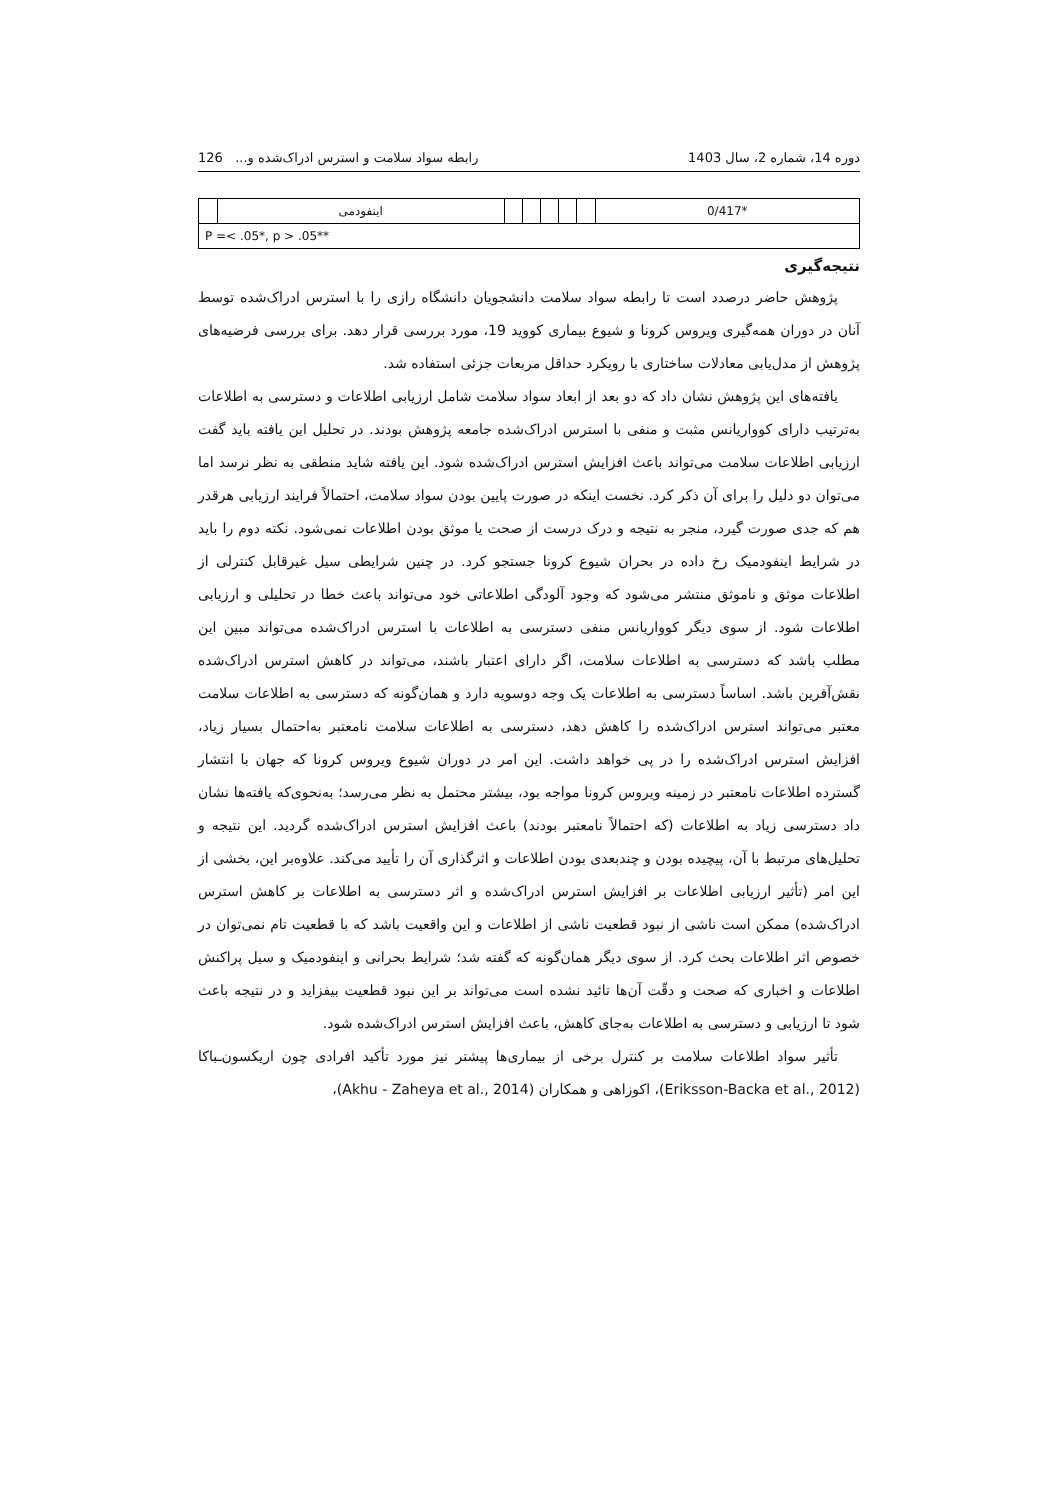دوره 14، شماره 2، سال 1403 رابطه سواد سلامت و استرس ادراک‌شده و... 126
| *0/417 | | | | | | اینفودمی | |
| P =< .05*, p > .05** | | | | | | | |
نتیجه‌گیری
پژوهش حاضر درصدد است تا رابطه سواد سلامت دانشجویان دانشگاه رازی را با استرس ادراک‌شده توسط آنان در دوران همه‌گیری ویروس کرونا و شیوع بیماری کووید 19، مورد بررسی قرار دهد. برای بررسی فرضیه‌های پژوهش از مدل‌یابی معادلات ساختاری با رویکرد حداقل مربعات جزئی استفاده شد.
یافته‌های این پژوهش نشان داد که دو بعد از ابعاد سواد سلامت شامل ارزیابی اطلاعات و دسترسی به اطلاعات به‌ترتیب دارای کوواریانس مثبت و منفی با استرس ادراک‌شده جامعه پژوهش بودند. در تحلیل این یافته باید گفت ارزیابی اطلاعات سلامت می‌تواند باعث افزایش استرس ادراک‌شده شود. این یافته شاید منطقی به نظر نرسد اما می‌توان دو دلیل را برای آن ذکر کرد. نخست اینکه در صورت پایین بودن سواد سلامت، احتمالاً فرایند ارزیابی هرقدر هم که جدی صورت گیرد، منجر به نتیجه و درک درست از صحت یا موثق بودن اطلاعات نمی‌شود. نکته دوم را باید در شرایط اینفودمیک رخ داده در بحران شیوع کرونا جستجو کرد. در چنین شرایطی سیل غیرقابل کنترلی از اطلاعات موثق و ناموثق منتشر می‌شود که وجود آلودگی اطلاعاتی خود می‌تواند باعث خطا در تحلیلی و ارزیابی اطلاعات شود. از سوی دیگر کوواریانس منفی دسترسی به اطلاعات با استرس ادراک‌شده می‌تواند مبین این مطلب باشد که دسترسی به اطلاعات سلامت، اگر دارای اعتبار باشند، می‌تواند در کاهش استرس ادراک‌شده نقش‌آفرین باشد. اساساً دسترسی به اطلاعات یک وجه دوسویه دارد و همان‌گونه که دسترسی به اطلاعات سلامت معتبر می‌تواند استرس ادراک‌شده را کاهش دهد، دسترسی به اطلاعات سلامت نامعتبر به‌احتمال بسیار زیاد، افزایش استرس ادراک‌شده را در پی خواهد داشت. این امر در دوران شیوع ویروس کرونا که جهان با انتشار گسترده اطلاعات نامعتبر در زمینه ویروس کرونا مواجه بود، بیشتر محتمل به نظر می‌رسد؛ به‌نحوی‌که یافته‌ها نشان داد دسترسی زیاد به اطلاعات (که احتمالاً نامعتبر بودند) باعث افزایش استرس ادراک‌شده گردید. این نتیجه و تحلیل‌های مرتبط با آن، پیچیده بودن و چندبعدی بودن اطلاعات و اثرگذاری آن را تأیید می‌کند. علاوه‌بر این، بخشی از این امر (تأثیر ارزیابی اطلاعات بر افزایش استرس ادراک‌شده و اثر دسترسی به اطلاعات بر کاهش استرس ادراک‌شده) ممکن است ناشی از نبود قطعیت ناشی از اطلاعات و این واقعیت باشد که با قطعیت تام نمی‌توان در خصوص اثر اطلاعات بحث کرد. از سوی دیگر همان‌گونه که گفته شد؛ شرایط بحرانی و اینفودمیک و سیل پراکنش اطلاعات و اخباری که صحت و دقّت آن‌ها تائید نشده است می‌تواند بر این نبود قطعیت بیفزاید و در نتیجه باعث شود تا ارزیابی و دسترسی به اطلاعات به‌جای کاهش، باعث افزایش استرس ادراک‌شده شود.
تأثیر سواد اطلاعات سلامت بر کنترل برخی از بیماری‌ها پیشتر نیز مورد تأکید افرادی چون اریکسون‌ـباکا (Eriksson-Backa et al., 2012)، اکوزاهی و همکاران (Akhu - Zaheya et al., 2014)،